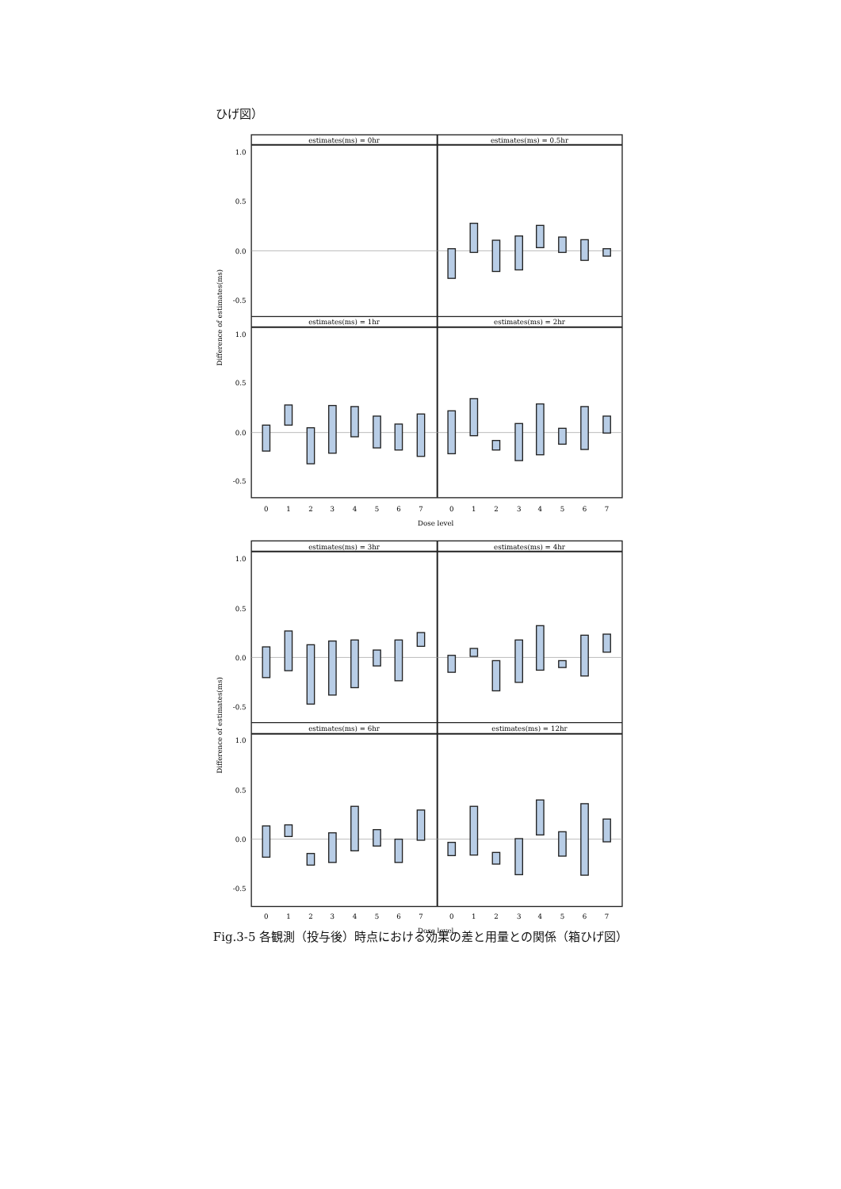ひげ図）
estimates(ms) = 0hr
estimates(ms) = 0.5hr
estimates(ms) = 1hr
estimates(ms) = 2hr
1.0
0.5
0.0
-0.5
1.0
0.5
0.0
-0.5
Difference of estimates(ms)
0
1
2
3
4
5
6
7
0
1
2
3
4
5
6
7
Dose level
estimates(ms) = 3hr
estimates(ms) = 4hr
estimates(ms) = 6hr
estimates(ms) = 12hr
1.0
0.5
0.0
-0.5
1.0
0.5
0.0
-0.5
Difference of estimates(ms)
0
1
2
3
4
5
6
7
0
1
2
3
4
5
6
7
Dose level
Fig.3-5 各観測（投与後）時点における効果の差と用量との関係（箱ひげ図）